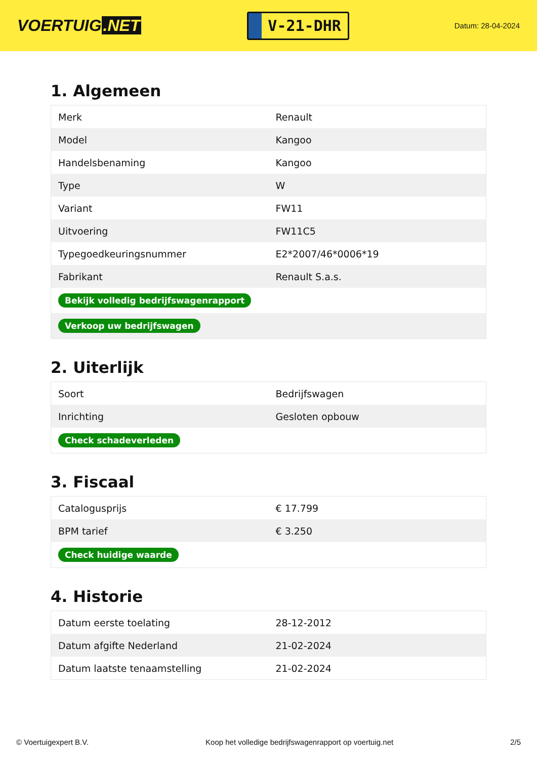VOERTUIG.NET
V-21-DHR
Datum: 28-04-2024
1. Algemeen
| Merk | Renault |
| Model | Kangoo |
| Handelsbenaming | Kangoo |
| Type | W |
| Variant | FW11 |
| Uitvoering | FW11C5 |
| Typegoedkeuringsnummer | E2*2007/46*0006*19 |
| Fabrikant | Renault S.a.s. |
| Bekijk volledig bedrijfswagenrapport | |
| Verkoop uw bedrijfswagen | |
2. Uiterlijk
| Soort | Bedrijfswagen |
| Inrichting | Gesloten opbouw |
| Check schadeverleden | |
3. Fiscaal
| Catalogusprijs | € 17.799 |
| BPM tarief | € 3.250 |
| Check huidige waarde | |
4. Historie
| Datum eerste toelating | 28-12-2012 |
| Datum afgifte Nederland | 21-02-2024 |
| Datum laatste tenaamstelling | 21-02-2024 |
© Voertuigexpert B.V. Koop het volledige bedrijfswagenrapport op voertuig.net 2/5